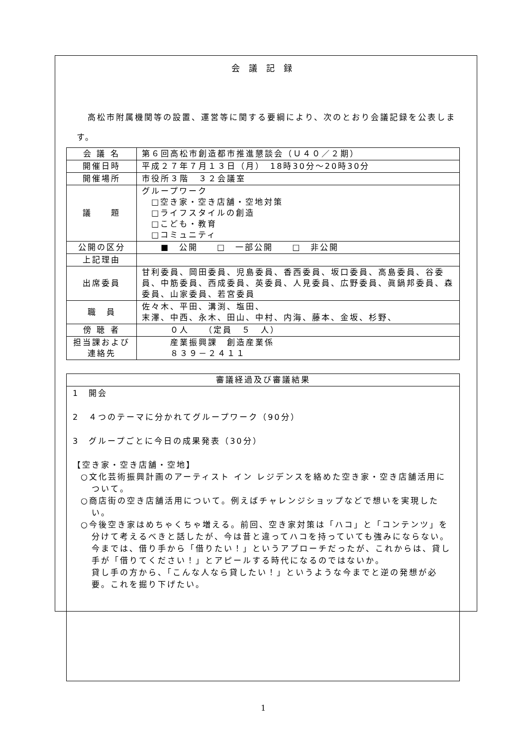会議記録
高松市附属機関等の設置、運営等に関する要綱により、次のとおり会議記録を公表します。
| 会 議 名 | 第６回高松市創造都市推進懇談会（Ｕ４０／２期） |
| 開催日時 | 平成２７年７月１３日（月） 18時30分～20時30分 |
| 開催場所 | 市役所３階 ３２会議室 |
| 議 題 | グループワーク □空き家・空き店舗・空地対策 □ライフスタイルの創造 □こども・教育 □コミュニティ |
| 公開の区分 | ■ 公開 □ 一部公開 □ 非公開 |
| 上記理由 | |
| 出席委員 | 甘利委員、岡田委員、児島委員、香西委員、坂口委員、高島委員、谷委員、中筋委員、西成委員、英委員、人見委員、広野委員、眞鍋邦委員、森委員、山家委員、若宮委員 |
| 職 員 | 佐々木、平田、溝渕、塩田、 末澤、中西、永木、田山、中村、内海、藤本、金坂、杉野、 |
| 傍 聴 者 | ０人 （定員 ５ 人） |
| 担当課および連絡先 | 産業振興課 創造産業係 ８３９－２４１１ |
| 審議経過及び審議結果 |
| 1 開会 2 ４つのテーマに分かれてグループワーク（90分） 3 グループごとに今日の成果発表（30分） 【空き家・空き店舗・空地】 ○文化芸術振興計画のアーティスト イン レジデンスを絡めた空き家・空き店舗活用について。 ○商店街の空き店舗活用について。例えばチャレンジショップなどで想いを実現したい。 ○今後空き家はめちゃくちゃ増える。前回、空き家対策は「ハコ」と「コンテンツ」を分けて考えるべきと話したが、今は昔と違ってハコを持っていても強みにならない。 今までは、借り手から「借りたい！」というアプローチだったが、これからは、貸し手が「借りてください！」とアピールする時代になるのではないか。 貸し手の方から、「こんな人なら貸したい！」というような今までと逆の発想が必要。これを掘り下げたい。 |
1